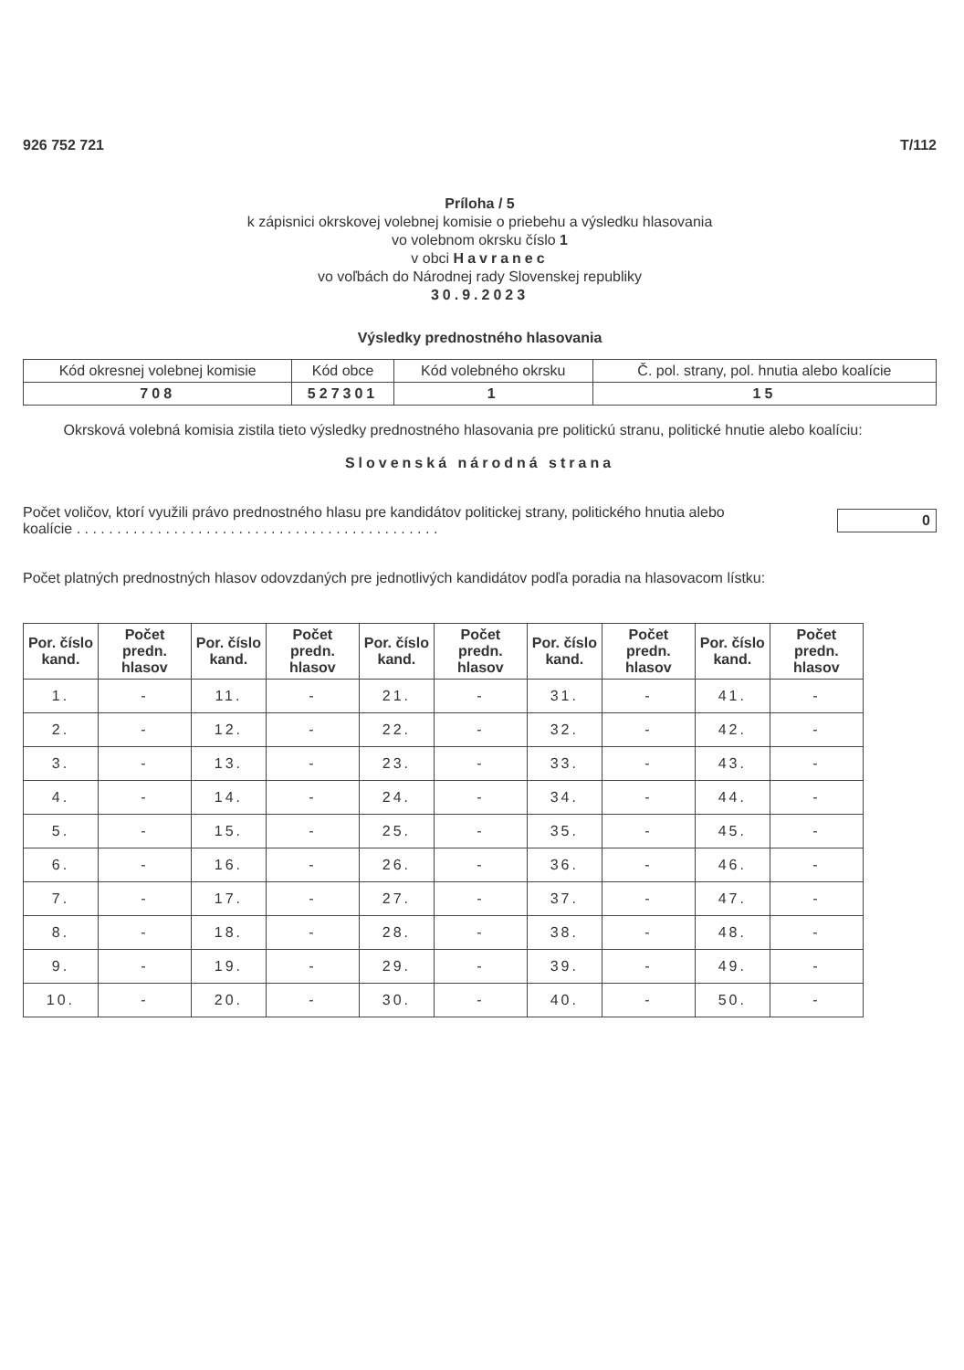926 752 721 T/112
Príloha / 5
k zápisnici okrskovej volebnej komisie o priebehu a výsledku hlasovania
vo volebnom okrsku číslo 1
v obci Havranec
vo voľbách do Národnej rady Slovenskej republiky
30.9.2023
Výsledky prednostného hlasovania
| Kód okresnej volebnej komisie | Kód obce | Kód volebného okrsku | Č. pol. strany, pol. hnutia alebo koalície |
| --- | --- | --- | --- |
| 708 | 527301 | 1 | 15 |
Okrsková volebná komisia zistila tieto výsledky prednostného hlasovania pre politickú stranu, politické hnutie alebo koalíciu:
Slovenská národná strana
Počet voličov, ktorí využili právo prednostného hlasu pre kandidátov politickej strany, politického hnutia alebo koalície . . . . . . . . . . . . . . . . . . . . . . . . . . . . . . . . . . . . . . . . . . . . .
0
Počet platných prednostných hlasov odovzdaných pre jednotlivých kandidátov podľa poradia na hlasovacom lístku:
| Por. číslo kand. | Počet predn. hlasov | Por. číslo kand. | Počet predn. hlasov | Por. číslo kand. | Počet predn. hlasov | Por. číslo kand. | Počet predn. hlasov | Por. číslo kand. | Počet predn. hlasov |
| --- | --- | --- | --- | --- | --- | --- | --- | --- | --- |
| 1. | - | 11. | - | 21. | - | 31. | - | 41. | - |
| 2. | - | 12. | - | 22. | - | 32. | - | 42. | - |
| 3. | - | 13. | - | 23. | - | 33. | - | 43. | - |
| 4. | - | 14. | - | 24. | - | 34. | - | 44. | - |
| 5. | - | 15. | - | 25. | - | 35. | - | 45. | - |
| 6. | - | 16. | - | 26. | - | 36. | - | 46. | - |
| 7. | - | 17. | - | 27. | - | 37. | - | 47. | - |
| 8. | - | 18. | - | 28. | - | 38. | - | 48. | - |
| 9. | - | 19. | - | 29. | - | 39. | - | 49. | - |
| 10. | - | 20. | - | 30. | - | 40. | - | 50. | - |